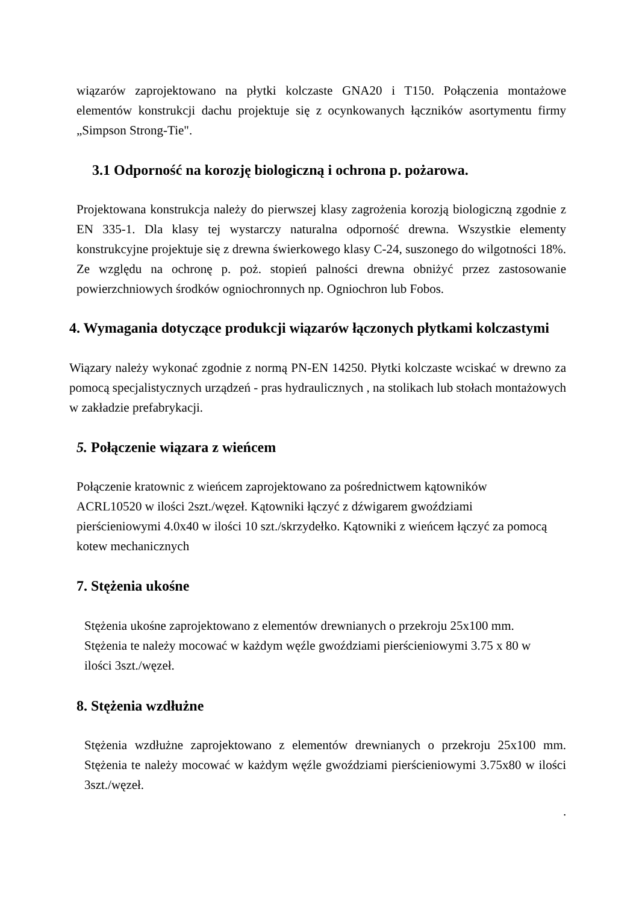wiązarów zaprojektowano na płytki kolczaste GNA20 i T150. Połączenia montażowe elementów konstrukcji dachu projektuje się z ocynkowanych łączników asortymentu firmy „Simpson Strong-Tie".
3.1 Odporność na korozję biologiczną i ochrona p. pożarowa.
Projektowana konstrukcja należy do pierwszej klasy zagrożenia korozją biologiczną zgodnie z EN 335-1. Dla klasy tej wystarczy naturalna odporność drewna. Wszystkie elementy konstrukcyjne projektuje się z drewna świerkowego klasy C-24, suszonego do wilgotności 18%. Ze względu na ochronę p. poż. stopień palności drewna obniżyć przez zastosowanie powierzchniowych środków ogniochronnych np. Ogniochron lub Fobos.
4. Wymagania dotyczące produkcji wiązarów łączonych płytkami kolczastymi
Wiązary należy wykonać zgodnie z normą PN-EN 14250. Płytki kolczaste wciskać w drewno za pomocą specjalistycznych urządzeń - pras hydraulicznych , na stolikach lub stołach montażowych w zakładzie prefabrykacji.
5. Połączenie wiązara z wieńcem
Połączenie kratownic z wieńcem zaprojektowano za pośrednictwem kątowników
ACRL10520 w ilości 2szt./węzeł. Kątowniki łączyć z dźwigarem gwoździami
pierścieniowymi 4.0x40 w ilości 10 szt./skrzydełko. Kątowniki z wieńcem łączyć za pomocą
kotew mechanicznych
7. Stężenia ukośne
Stężenia ukośne zaprojektowano z elementów drewnianych o przekroju 25x100 mm.
Stężenia te należy mocować w każdym węźle gwoździami pierścieniowymi 3.75 x 80 w
ilości 3szt./węzeł.
8. Stężenia wzdłużne
Stężenia wzdłużne zaprojektowano z elementów drewnianych o przekroju 25x100 mm. Stężenia te należy mocować w każdym węźle gwoździami pierścieniowymi 3.75x80 w ilości 3szt./węzeł.
.